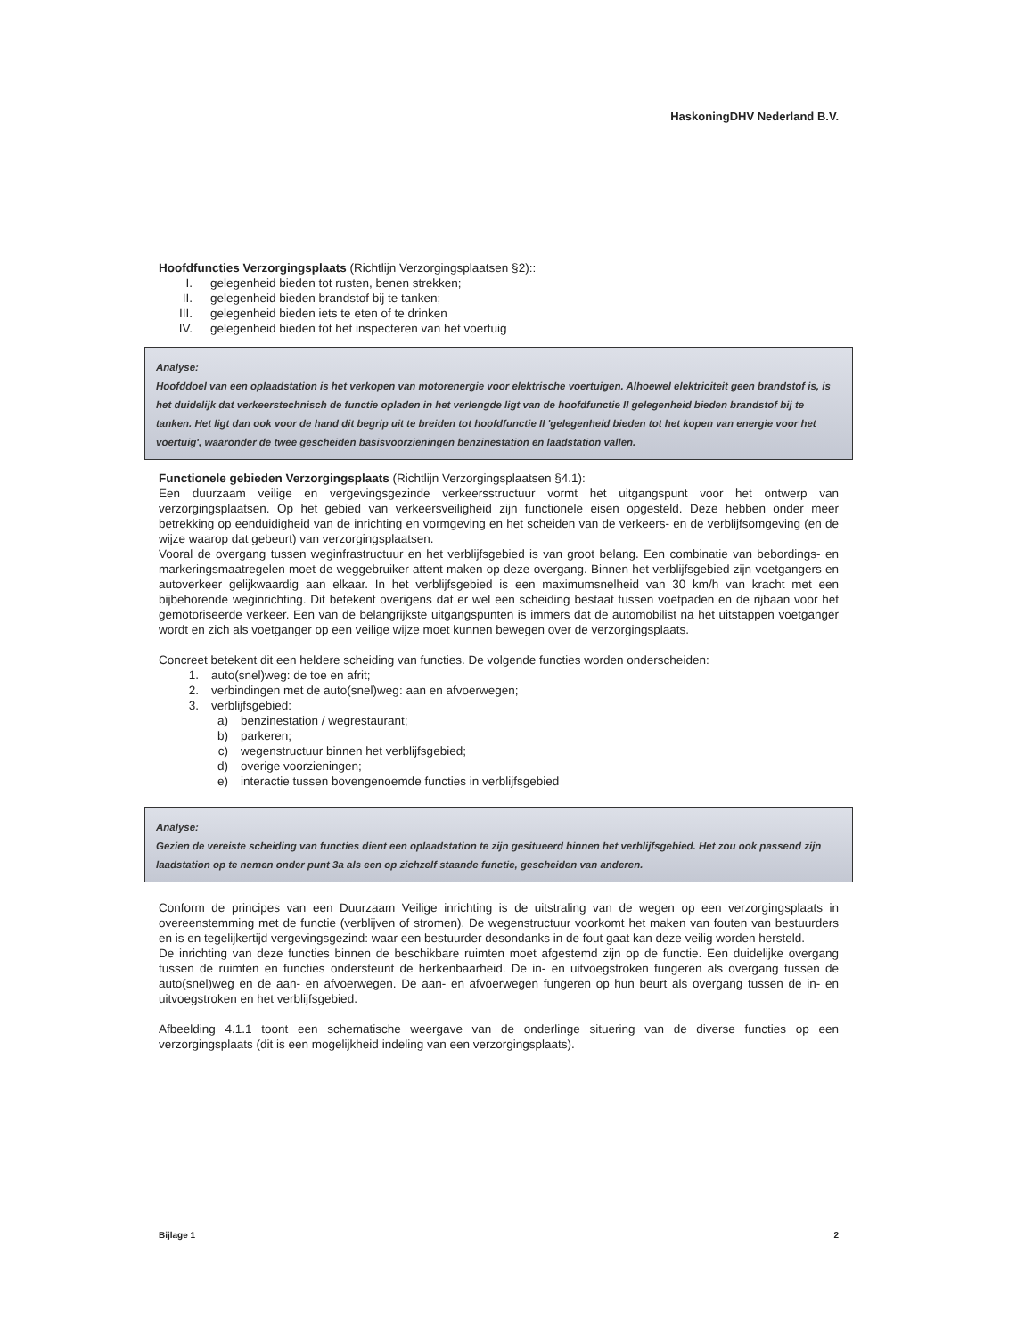HaskoningDHV Nederland B.V.
Hoofdfuncties Verzorgingsplaats (Richtlijn Verzorgingsplaatsen §2)::
I. gelegenheid bieden tot rusten, benen strekken;
II. gelegenheid bieden brandstof bij te tanken;
III. gelegenheid bieden iets te eten of te drinken
IV. gelegenheid bieden tot het inspecteren van het voertuig
Analyse:
Hoofddoel van een oplaadstation is het verkopen van motorenergie voor elektrische voertuigen. Alhoewel elektriciteit geen brandstof is, is het duidelijk dat verkeerstechnisch de functie opladen in het verlengde ligt van de hoofdfunctie II gelegenheid bieden brandstof bij te tanken. Het ligt dan ook voor de hand dit begrip uit te breiden tot hoofdfunctie II 'gelegenheid bieden tot het kopen van energie voor het voertuig', waaronder de twee gescheiden basisvoorzieningen benzinestation en laadstation vallen.
Functionele gebieden Verzorgingsplaats (Richtlijn Verzorgingsplaatsen §4.1):
Een duurzaam veilige en vergevingsgezinde verkeersstructuur vormt het uitgangspunt voor het ontwerp van verzorgingsplaatsen. Op het gebied van verkeersveiligheid zijn functionele eisen opgesteld. Deze hebben onder meer betrekking op eenduidigheid van de inrichting en vormgeving en het scheiden van de verkeers- en de verblijfsomgeving (en de wijze waarop dat gebeurt) van verzorgingsplaatsen.
Vooral de overgang tussen weginfrastructuur en het verblijfsgebied is van groot belang. Een combinatie van bebordings- en markeringsmaatregelen moet de weggebruiker attent maken op deze overgang. Binnen het verblijfsgebied zijn voetgangers en autoverkeer gelijkwaardig aan elkaar. In het verblijfsgebied is een maximumsnelheid van 30 km/h van kracht met een bijbehorende weginrichting. Dit betekent overigens dat er wel een scheiding bestaat tussen voetpaden en de rijbaan voor het gemotoriseerde verkeer. Een van de belangrijkste uitgangspunten is immers dat de automobilist na het uitstappen voetganger wordt en zich als voetganger op een veilige wijze moet kunnen bewegen over de verzorgingsplaats.
Concreet betekent dit een heldere scheiding van functies. De volgende functies worden onderscheiden:
1. auto(snel)weg: de toe en afrit;
2. verbindingen met de auto(snel)weg: aan en afvoerwegen;
3. verblijfsgebied:
a) benzinestation / wegrestaurant;
b) parkeren;
c) wegenstructuur binnen het verblijfsgebied;
d) overige voorzieningen;
e) interactie tussen bovengenoemde functies in verblijfsgebied
Analyse:
Gezien de vereiste scheiding van functies dient een oplaadstation te zijn gesitueerd binnen het verblijfsgebied. Het zou ook passend zijn laadstation op te nemen onder punt 3a als een op zichzelf staande functie, gescheiden van anderen.
Conform de principes van een Duurzaam Veilige inrichting is de uitstraling van de wegen op een verzorgingsplaats in overeenstemming met de functie (verblijven of stromen). De wegenstructuur voorkomt het maken van fouten van bestuurders en is en tegelijkertijd vergevingsgezind: waar een bestuurder desondanks in de fout gaat kan deze veilig worden hersteld.
De inrichting van deze functies binnen de beschikbare ruimten moet afgestemd zijn op de functie. Een duidelijke overgang tussen de ruimten en functies ondersteunt de herkenbaarheid. De in- en uitvoegstroken fungeren als overgang tussen de auto(snel)weg en de aan- en afvoerwegen. De aan- en afvoerwegen fungeren op hun beurt als overgang tussen de in- en uitvoegstroken en het verblijfsgebied.
Afbeelding 4.1.1 toont een schematische weergave van de onderlinge situering van de diverse functies op een verzorgingsplaats (dit is een mogelijkheid indeling van een verzorgingsplaats).
Bijlage 1 2